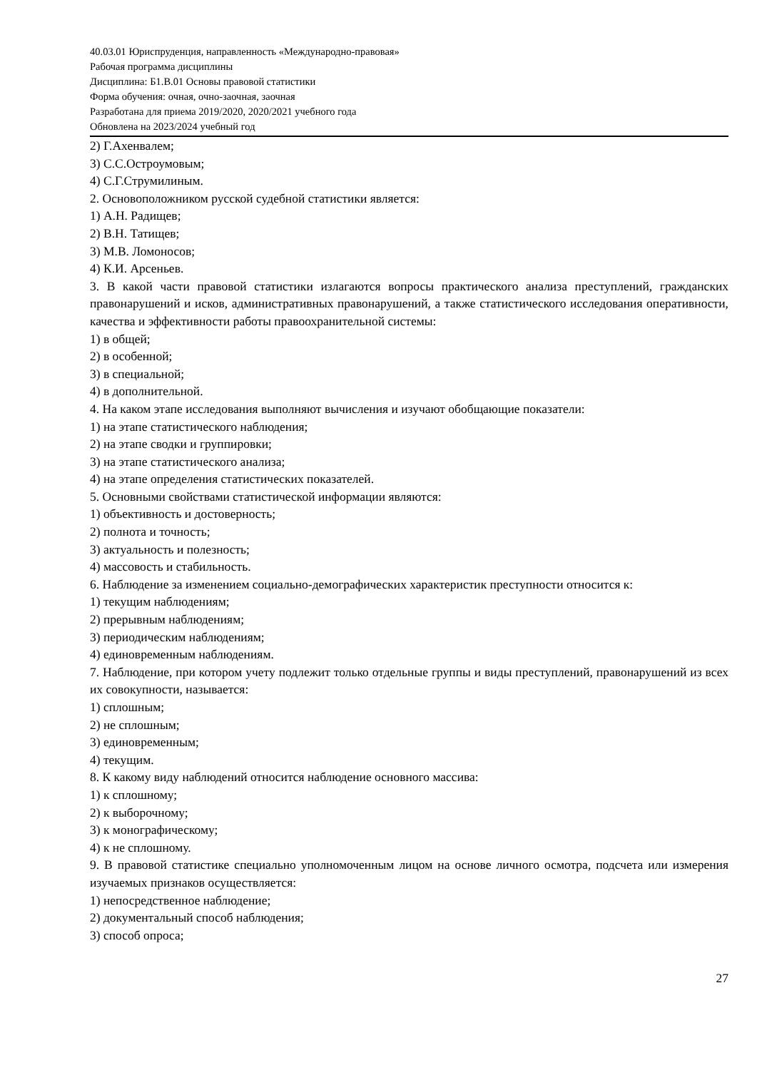40.03.01 Юриспруденция, направленность «Международно-правовая»
Рабочая программа дисциплины
Дисциплина: Б1.В.01 Основы правовой статистики
Форма обучения: очная, очно-заочная, заочная
Разработана для приема 2019/2020, 2020/2021 учебного года
Обновлена на 2023/2024 учебный год
2) Г.Ахенвалем;
3) С.С.Остроумовым;
4) С.Г.Струмилиным.
2. Основоположником русской судебной статистики является:
1) А.Н. Радищев;
2) В.Н. Татищев;
3) М.В. Ломоносов;
4) К.И. Арсеньев.
3. В какой части правовой статистики излагаются вопросы практического анализа преступлений, гражданских правонарушений и исков, административных правонарушений, а также статистического исследования оперативности, качества и эффективности работы правоохранительной системы:
1) в общей;
2) в особенной;
3) в специальной;
4) в дополнительной.
4. На каком этапе исследования выполняют вычисления и изучают обобщающие показатели:
1) на этапе статистического наблюдения;
2) на этапе сводки и группировки;
3) на этапе статистического анализа;
4) на этапе определения статистических показателей.
5. Основными свойствами статистической информации являются:
1) объективность и достоверность;
2) полнота и точность;
3) актуальность и полезность;
4) массовость и стабильность.
6. Наблюдение за изменением социально-демографических характеристик преступности относится к:
1) текущим наблюдениям;
2) прерывным наблюдениям;
3) периодическим наблюдениям;
4) единовременным наблюдениям.
7. Наблюдение, при котором учету подлежит только отдельные группы и виды преступлений, правонарушений из всех их совокупности, называется:
1) сплошным;
2) не сплошным;
3) единовременным;
4) текущим.
8. К какому виду наблюдений относится наблюдение основного массива:
1) к сплошному;
2) к выборочному;
3) к монографическому;
4) к не сплошному.
9. В правовой статистике специально уполномоченным лицом на основе личного осмотра, подсчета или измерения изучаемых признаков осуществляется:
1) непосредственное наблюдение;
2) документальный способ наблюдения;
3) способ опроса;
27